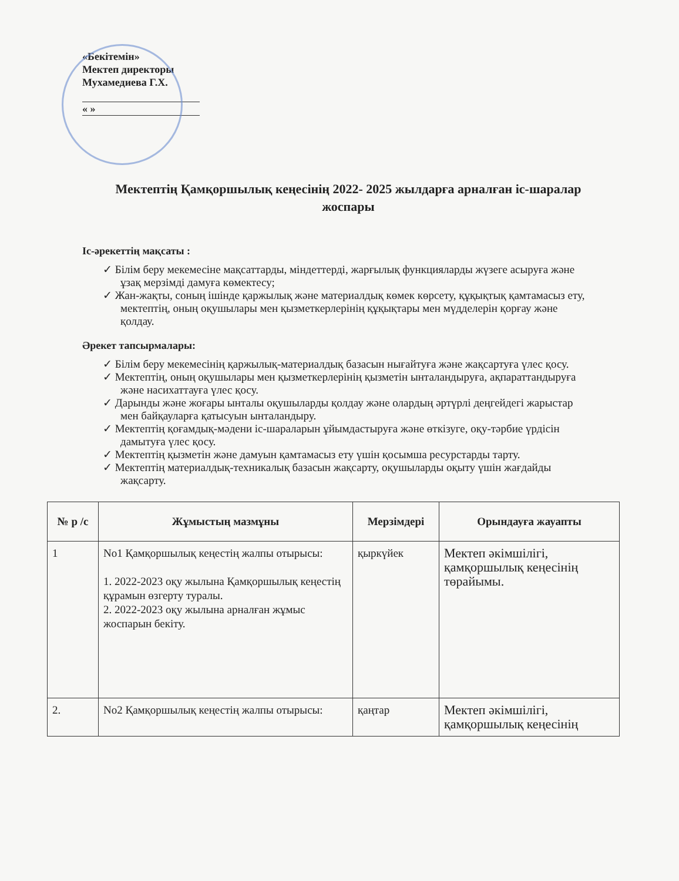«Бекітемін»
Мектеп директоры
Мухамедиева Г.Х.
« »
Мектептің Қамқоршылық кеңесінің 2022- 2025 жылдарға арналған іс-шаралар жоспары
Іс-әрекеттің мақсаты :
✓ Білім беру мекемесіне мақсаттарды, міндеттерді, жарғылық функцияларды жүзеге асыруға және ұзақ мерзімді дамуға көмектесу;
✓ Жан-жақты, соның ішінде қаржылық және материалдық көмек көрсету, құқықтық қамтамасыз ету, мектептің, оның оқушылары мен қызметкерлерінің құқықтары мен мүдделерін қорғау және қолдау.
Әрекет тапсырмалары:
✓ Білім беру мекемесінің қаржылық-материалдық базасын нығайтуға және жақсартуға үлес қосу.
✓ Мектептің, оның оқушылары мен қызметкерлерінің қызметін ынталандыруға, ақпараттандыруға және насихаттауға үлес қосу.
✓ Дарынды және жоғары ынталы оқушыларды қолдау және олардың әртүрлі деңгейдегі жарыстар мен байқауларға қатысуын ынталандыру.
✓ Мектептің қоғамдық-мәдени іс-шараларын ұйымдастыруға және өткізуге, оқу-тәрбие үрдісін дамытуға үлес қосу.
✓ Мектептің қызметін және дамуын қамтамасыз ету үшін қосымша ресурстарды тарту.
✓ Мектептің материалдық-техникалық базасын жақсарту, оқушыларды оқыту үшін жағдайды жақсарту.
| № р /с | Жұмыстың мазмұны | Мерзімдері | Орындауға жауапты |
| --- | --- | --- | --- |
| 1 | No1 Қамқоршылық кеңестің жалпы отырысы: 1. 2022-2023 оқу жылына Қамқоршылық кеңестің құрамын өзгерту туралы. 2. 2022-2023 оқу жылына арналған жұмыс жоспарын бекіту. | қыркүйек | Мектеп әкімшілігі, қамқоршылық кеңесінің төрайымы. |
| 2. | No2 Қамқоршылық кеңестің жалпы отырысы: | қаңтар | Мектеп әкімшілігі, қамқоршылық кеңесінің |